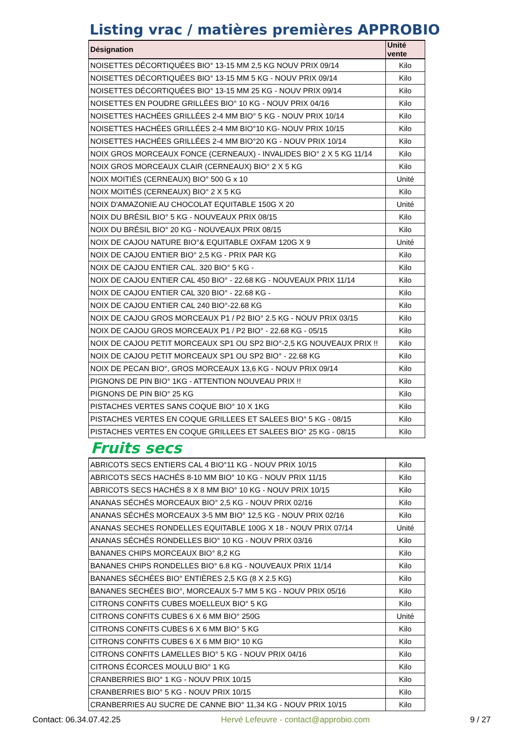Listing vrac / matières premières APPROBIO
| Désignation | Unité vente |
| --- | --- |
| NOISETTES DÉCORTIQUÉES BIO° 13-15 MM 2,5 KG NOUV PRIX 09/14 | Kilo |
| NOISETTES DÉCORTIQUÉES BIO° 13-15 MM 5 KG - NOUV PRIX 09/14 | Kilo |
| NOISETTES DÉCORTIQUÉES BIO° 13-15 MM 25 KG - NOUV PRIX 09/14 | Kilo |
| NOISETTES EN POUDRE GRILLÉES BIO° 10 KG - NOUV PRIX 04/16 | Kilo |
| NOISETTES HACHÉES GRILLÉES 2-4 MM BIO° 5 KG - NOUV PRIX 10/14 | Kilo |
| NOISETTES HACHÉES GRILLÉES 2-4 MM BIO°10 KG- NOUV PRIX 10/15 | Kilo |
| NOISETTES HACHÉES GRILLÉES 2-4 MM BIO°20 KG - NOUV PRIX 10/14 | Kilo |
| NOIX GROS MORCEAUX FONCE (CERNEAUX) - INVALIDES BIO° 2 X 5 KG 11/14 | Kilo |
| NOIX GROS MORCEAUX CLAIR (CERNEAUX) BIO° 2 X 5 KG | Kilo |
| NOIX MOITIÉS (CERNEAUX) BIO° 500 G x 10 | Unité |
| NOIX MOITIÉS (CERNEAUX) BIO° 2 X 5 KG | Kilo |
| NOIX D'AMAZONIE AU CHOCOLAT EQUITABLE 150G X 20 | Unité |
| NOIX DU BRÉSIL BIO° 5 KG - NOUVEAUX PRIX 08/15 | Kilo |
| NOIX DU BRÉSIL BIO° 20 KG - NOUVEAUX PRIX 08/15 | Kilo |
| NOIX DE CAJOU NATURE BIO°& EQUITABLE OXFAM 120G X 9 | Unité |
| NOIX DE CAJOU ENTIER BIO° 2,5 KG - PRIX PAR KG | Kilo |
| NOIX DE CAJOU ENTIER CAL. 320 BIO° 5 KG - | Kilo |
| NOIX DE CAJOU ENTIER CAL 450 BIO° - 22.68 KG - NOUVEAUX PRIX 11/14 | Kilo |
| NOIX DE CAJOU ENTIER CAL 320 BIO° - 22.68 KG - | Kilo |
| NOIX DE CAJOU ENTIER CAL 240 BIO°-22.68 KG | Kilo |
| NOIX DE CAJOU GROS MORCEAUX P1 / P2 BIO° 2.5 KG - NOUV PRIX 03/15 | Kilo |
| NOIX DE CAJOU GROS MORCEAUX P1 / P2 BIO° - 22.68 KG - 05/15 | Kilo |
| NOIX DE CAJOU PETIT MORCEAUX SP1 OU SP2 BIO°-2,5 KG NOUVEAUX PRIX !! | Kilo |
| NOIX DE CAJOU PETIT MORCEAUX SP1 OU SP2 BIO° - 22.68 KG | Kilo |
| NOIX DE PECAN BIO°, GROS MORCEAUX 13,6 KG - NOUV PRIX 09/14 | Kilo |
| PIGNONS DE PIN BIO° 1KG - ATTENTION NOUVEAU PRIX !! | Kilo |
| PIGNONS DE PIN BIO° 25 KG | Kilo |
| PISTACHES VERTES SANS COQUE BIO° 10 X 1KG | Kilo |
| PISTACHES VERTES EN COQUE GRILLEES ET SALEES BIO° 5 KG - 08/15 | Kilo |
| PISTACHES VERTES EN COQUE GRILLEES ET SALEES BIO° 25 KG - 08/15 | Kilo |
Fruits secs
| ABRICOTS SECS ENTIERS CAL 4 BIO°11 KG - NOUV PRIX 10/15 | Kilo |
| ABRICOTS SECS HACHÉS 8-10 MM BIO° 10 KG - NOUV PRIX 11/15 | Kilo |
| ABRICOTS SECS HACHÉS 8 X 8 MM BIO° 10 KG - NOUV PRIX 10/15 | Kilo |
| ANANAS SÉCHÉS MORCEAUX BIO° 2,5 KG - NOUV PRIX 02/16 | Kilo |
| ANANAS SÉCHÉS MORCEAUX 3-5 MM BIO° 12,5 KG - NOUV PRIX 02/16 | Kilo |
| ANANAS SECHES RONDELLES EQUITABLE 100G X 18 - NOUV PRIX 07/14 | Unité |
| ANANAS SÉCHÉS RONDELLES BIO° 10 KG - NOUV PRIX 03/16 | Kilo |
| BANANES CHIPS MORCEAUX BIO° 8,2 KG | Kilo |
| BANANES CHIPS RONDELLES BIO° 6.8 KG - NOUVEAUX PRIX 11/14 | Kilo |
| BANANES SÉCHÉES BIO° ENTIÈRES 2,5 KG (8 X 2.5 KG) | Kilo |
| BANANES SECHÉES BIO°, MORCEAUX 5-7 MM 5 KG - NOUV PRIX 05/16 | Kilo |
| CITRONS CONFITS CUBES MOELLEUX BIO° 5 KG | Kilo |
| CITRONS CONFITS CUBES 6 X 6 MM BIO° 250G | Unité |
| CITRONS CONFITS CUBES 6 X 6 MM BIO° 5 KG | Kilo |
| CITRONS CONFITS CUBES 6 X 6 MM BIO° 10 KG | Kilo |
| CITRONS CONFITS LAMELLES BIO° 5 KG - NOUV PRIX 04/16 | Kilo |
| CITRONS ÉCORCES MOULU BIO° 1 KG | Kilo |
| CRANBERRIES BIO° 1 KG - NOUV PRIX 10/15 | Kilo |
| CRANBERRIES BIO° 5 KG - NOUV PRIX 10/15 | Kilo |
| CRANBERRIES AU SUCRE DE CANNE BIO° 11,34 KG - NOUV PRIX 10/15 | Kilo |
Contact: 06.34.07.42.25 Hervé Lefeuvre - contact@approbio.com 9 / 27